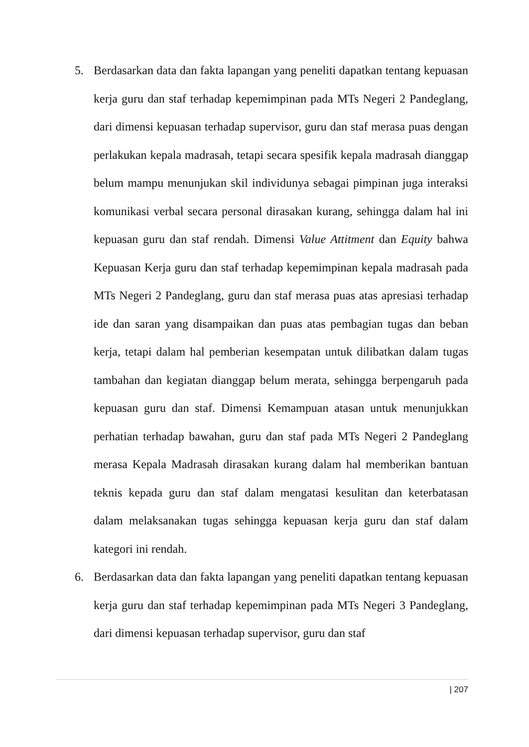5. Berdasarkan data dan fakta lapangan yang peneliti dapatkan tentang kepuasan kerja guru dan staf terhadap kepemimpinan pada MTs Negeri 2 Pandeglang, dari dimensi kepuasan terhadap supervisor, guru dan staf merasa puas dengan perlakukan kepala madrasah, tetapi secara spesifik kepala madrasah dianggap belum mampu menunjukan skil individunya sebagai pimpinan juga interaksi komunikasi verbal secara personal dirasakan kurang, sehingga dalam hal ini kepuasan guru dan staf rendah. Dimensi Value Attitment dan Equity bahwa Kepuasan Kerja guru dan staf terhadap kepemimpinan kepala madrasah pada MTs Negeri 2 Pandeglang, guru dan staf merasa puas atas apresiasi terhadap ide dan saran yang disampaikan dan puas atas pembagian tugas dan beban kerja, tetapi dalam hal pemberian kesempatan untuk dilibatkan dalam tugas tambahan dan kegiatan dianggap belum merata, sehingga berpengaruh pada kepuasan guru dan staf. Dimensi Kemampuan atasan untuk menunjukkan perhatian terhadap bawahan, guru dan staf pada MTs Negeri 2 Pandeglang merasa Kepala Madrasah dirasakan kurang dalam hal memberikan bantuan teknis kepada guru dan staf dalam mengatasi kesulitan dan keterbatasan dalam melaksanakan tugas sehingga kepuasan kerja guru dan staf dalam kategori ini rendah.
6. Berdasarkan data dan fakta lapangan yang peneliti dapatkan tentang kepuasan kerja guru dan staf terhadap kepemimpinan pada MTs Negeri 3 Pandeglang, dari dimensi kepuasan terhadap supervisor, guru dan staf
| 207